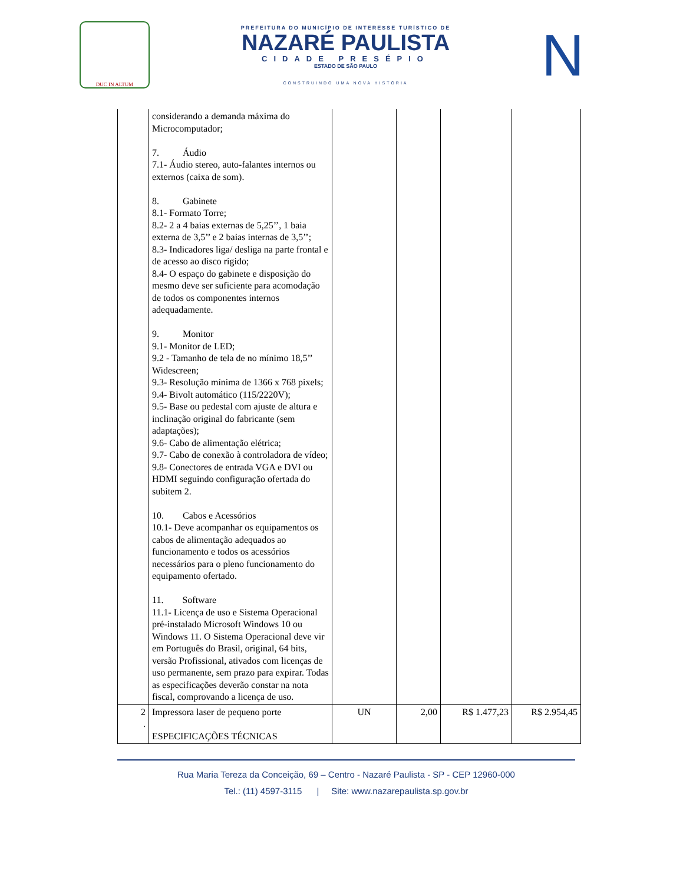DUC IN ALTUM
PREFEITURA DO MUNICÍPIO DE INTERESSE TURÍSTICO DE
NAZARÉ PAULISTA
CIDADE PRESÉPIO
ESTADO DE SÃO PAULO
CONSTRUINDO UMA NOVA HISTÓRIA
N
| | considerando a demanda máxima do Microcomputador; 7. Áudio 7.1- Áudio stereo, auto-falantes internos ou externos (caixa de som). 8. Gabinete 8.1- Formato Torre; 8.2- 2 a 4 baias externas de 5,25’’, 1 baia externa de 3,5’’ e 2 baias internas de 3,5’’; 8.3- Indicadores liga/ desliga na parte frontal e de acesso ao disco rígido; 8.4- O espaço do gabinete e disposição do mesmo deve ser suficiente para acomodação de todos os componentes internos adequadamente. 9. Monitor 9.1- Monitor de LED; 9.2 - Tamanho de tela de no mínimo 18,5’’ Widescreen; 9.3- Resolução mínima de 1366 x 768 pixels; 9.4- Bivolt automático (115/2220V); 9.5- Base ou pedestal com ajuste de altura e inclinação original do fabricante (sem adaptações); 9.6- Cabo de alimentação elétrica; 9.7- Cabo de conexão à controladora de vídeo; 9.8- Conectores de entrada VGA e DVI ou HDMI seguindo configuração ofertada do subitem 2. 10. Cabos e Acessórios 10.1- Deve acompanhar os equipamentos os cabos de alimentação adequados ao funcionamento e todos os acessórios necessários para o pleno funcionamento do equipamento ofertado. 11. Software 11.1- Licença de uso e Sistema Operacional pré-instalado Microsoft Windows 10 ou Windows 11. O Sistema Operacional deve vir em Português do Brasil, original, 64 bits, versão Profissional, ativados com licenças de uso permanente, sem prazo para expirar. Todas as especificações deverão constar na nota fiscal, comprovando a licença de uso. | | | | |
| 2 . | Impressora laser de pequeno porte ESPECIFICAÇÕES TÉCNICAS | UN | 2,00 | R$ 1.477,23 | R$ 2.954,45 |
Rua Maria Tereza da Conceição, 69 – Centro - Nazaré Paulista - SP - CEP 12960-000
Tel.: (11) 4597-3115 | Site: www.nazarepaulista.sp.gov.br